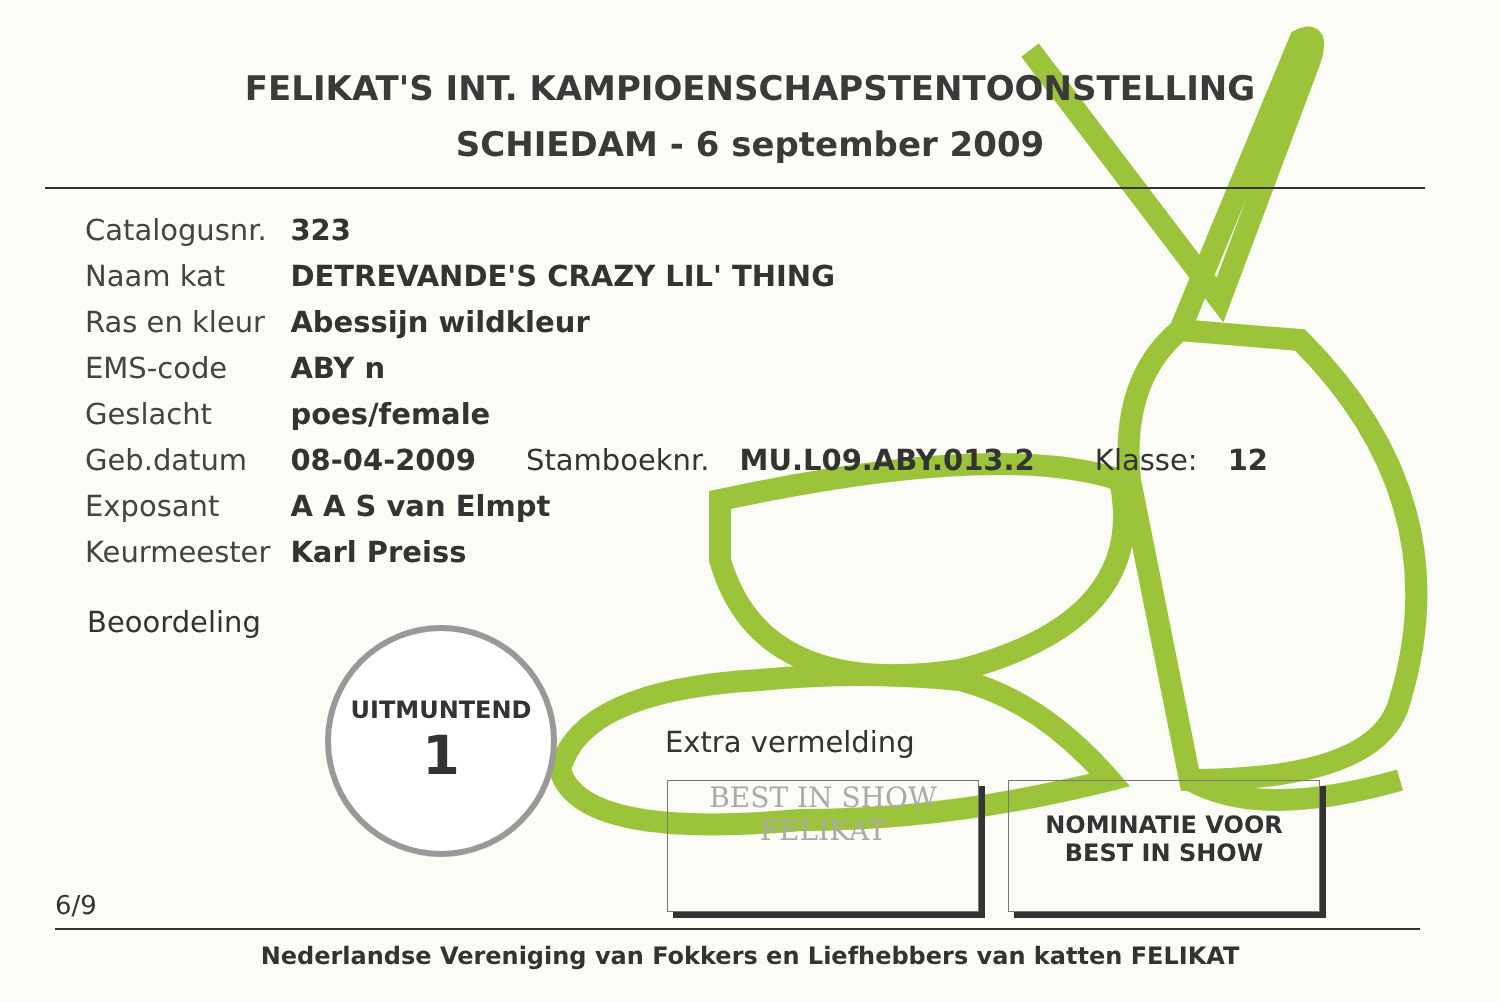FELIKAT'S INT. KAMPIOENSCHAPSTENTOONSTELLING
SCHIEDAM - 6 september 2009
| Catalogusnr. | 323 |
| Naam kat | DETREVANDE'S CRAZY LIL' THING |
| Ras en kleur | Abessijn wildkleur |
| EMS-code | ABY n |
| Geslacht | poes/female |
| Geb.datum | 08-04-2009 Stamboeknr. MU.L09.ABY.013.2 Klasse: 12 |
| Exposant | A A S van Elmpt |
| Keurmeester | Karl Preiss |
Beoordeling
UITMUNTEND
1
Extra vermelding
BEST IN SHOW
FELIKAT
NOMINATIE VOOR
BEST IN SHOW
6/9
Nederlandse Vereniging van Fokkers en Liefhebbers van katten FELIKAT